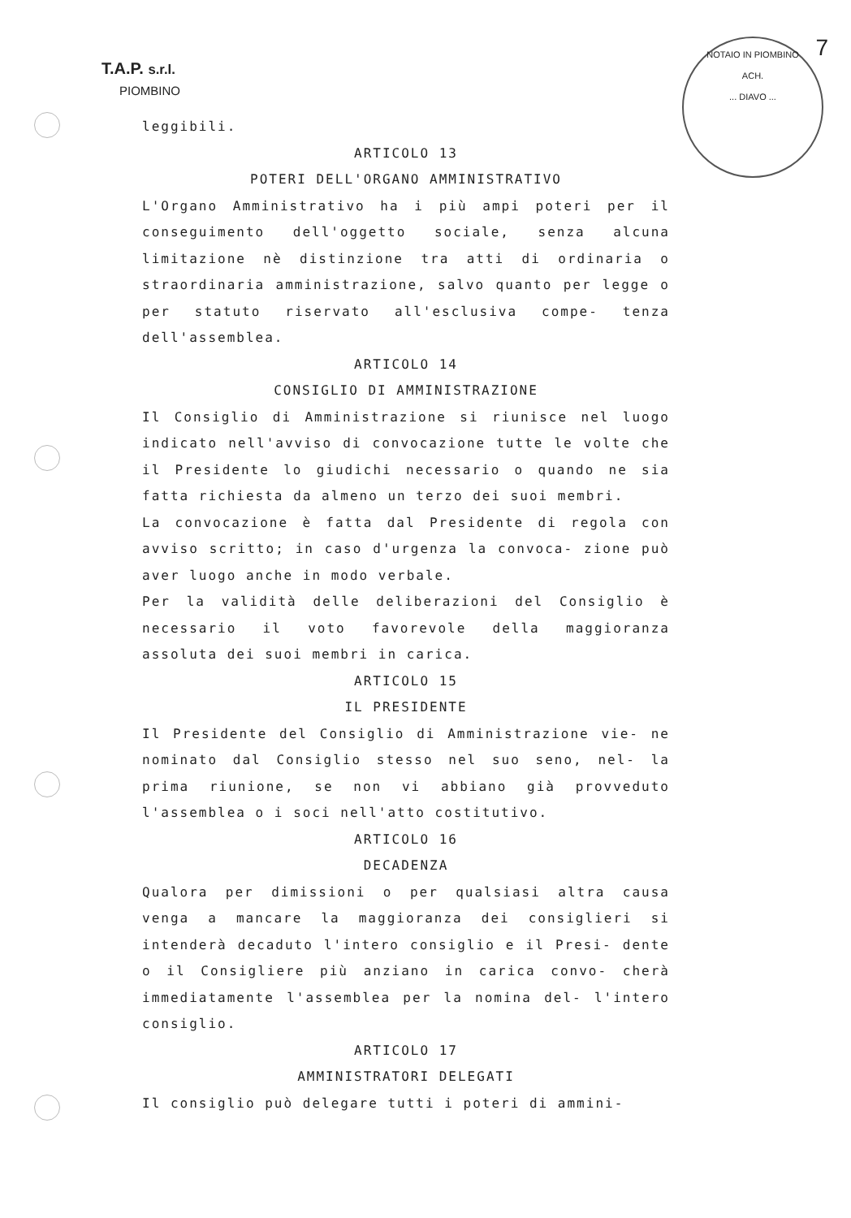T.A.P. s.r.l.
PIOMBINO
NOTAIO IN PIOMBINO
ACH.... DIAVO ...
7
leggibili.
ARTICOLO 13
POTERI DELL'ORGANO AMMINISTRATIVO
L'Organo Amministrativo ha i più ampi poteri per il conseguimento dell'oggetto sociale, senza alcuna limitazione nè distinzione tra atti di ordinaria o straordinaria amministrazione, salvo quanto per legge o per statuto riservato all'esclusiva compe- tenza dell'assemblea.
ARTICOLO 14
CONSIGLIO DI AMMINISTRAZIONE
Il Consiglio di Amministrazione si riunisce nel luogo indicato nell'avviso di convocazione tutte le volte che il Presidente lo giudichi necessario o quando ne sia fatta richiesta da almeno un terzo dei suoi membri.
La convocazione è fatta dal Presidente di regola con avviso scritto; in caso d'urgenza la convoca- zione può aver luogo anche in modo verbale.
Per la validità delle deliberazioni del Consiglio è necessario il voto favorevole della maggioranza assoluta dei suoi membri in carica.
ARTICOLO 15
IL PRESIDENTE
Il Presidente del Consiglio di Amministrazione vie- ne nominato dal Consiglio stesso nel suo seno, nel- la prima riunione, se non vi abbiano già provveduto l'assemblea o i soci nell'atto costitutivo.
ARTICOLO 16
DECADENZA
Qualora per dimissioni o per qualsiasi altra causa venga a mancare la maggioranza dei consiglieri si intenderà decaduto l'intero consiglio e il Presi- dente o il Consigliere più anziano in carica convo- cherà immediatamente l'assemblea per la nomina del- l'intero consiglio.
ARTICOLO 17
AMMINISTRATORI DELEGATI
Il consiglio può delegare tutti i poteri di ammini-